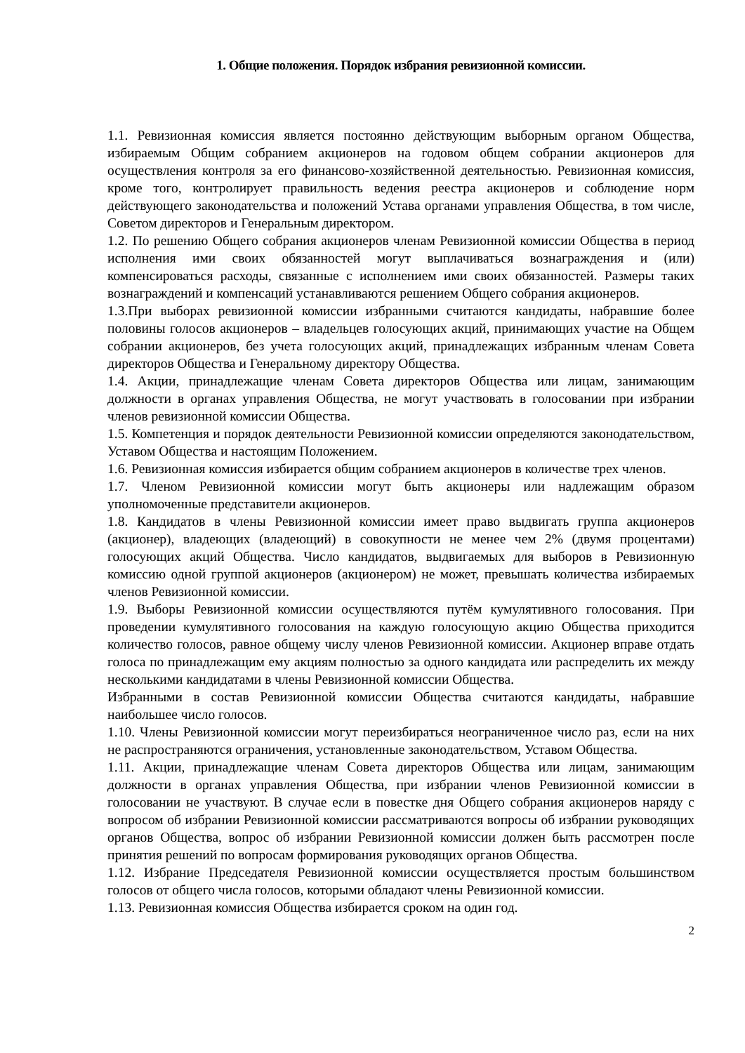1. Общие положения. Порядок избрания ревизионной комиссии.
1.1. Ревизионная комиссия является постоянно действующим выборным органом Общества, избираемым Общим собранием акционеров на годовом общем собрании акционеров для осуществления контроля за его финансово-хозяйственной деятельностью. Ревизионная комиссия, кроме того, контролирует правильность ведения реестра акционеров и соблюдение норм действующего законодательства и положений Устава органами управления Общества, в том числе, Советом директоров и Генеральным директором.
1.2. По решению Общего собрания акционеров членам Ревизионной комиссии Общества в период исполнения ими своих обязанностей могут выплачиваться вознаграждения и (или) компенсироваться расходы, связанные с исполнением ими своих обязанностей. Размеры таких вознаграждений и компенсаций устанавливаются решением Общего собрания акционеров.
1.3.При выборах ревизионной комиссии избранными считаются кандидаты, набравшие более половины голосов акционеров – владельцев голосующих акций, принимающих участие на Общем собрании акционеров, без учета голосующих акций, принадлежащих избранным членам Совета директоров Общества и Генеральному директору Общества.
1.4. Акции, принадлежащие членам Совета директоров Общества или лицам, занимающим должности в органах управления Общества, не могут участвовать в голосовании при избрании членов ревизионной комиссии Общества.
1.5. Компетенция и порядок деятельности Ревизионной комиссии определяются законодательством, Уставом Общества и настоящим Положением.
1.6. Ревизионная комиссия избирается общим собранием акционеров в количестве трех членов.
1.7. Членом Ревизионной комиссии могут быть акционеры или надлежащим образом уполномоченные представители акционеров.
1.8. Кандидатов в члены Ревизионной комиссии имеет право выдвигать группа акционеров (акционер), владеющих (владеющий) в совокупности не менее чем 2% (двумя процентами) голосующих акций Общества. Число кандидатов, выдвигаемых для выборов в Ревизионную комиссию одной группой акционеров (акционером) не может, превышать количества избираемых членов Ревизионной комиссии.
1.9. Выборы Ревизионной комиссии осуществляются путём кумулятивного голосования. При проведении кумулятивного голосования на каждую голосующую акцию Общества приходится количество голосов, равное общему числу членов Ревизионной комиссии. Акционер вправе отдать голоса по принадлежащим ему акциям полностью за одного кандидата или распределить их между несколькими кандидатами в члены Ревизионной комиссии Общества.
Избранными в состав Ревизионной комиссии Общества считаются кандидаты, набравшие наибольшее число голосов.
1.10. Члены Ревизионной комиссии могут переизбираться неограниченное число раз, если на них не распространяются ограничения, установленные законодательством, Уставом Общества.
1.11. Акции, принадлежащие членам Совета директоров Общества или лицам, занимающим должности в органах управления Общества, при избрании членов Ревизионной комиссии в голосовании не участвуют. В случае если в повестке дня Общего собрания акционеров наряду с вопросом об избрании Ревизионной комиссии рассматриваются вопросы об избрании руководящих органов Общества, вопрос об избрании Ревизионной комиссии должен быть рассмотрен после принятия решений по вопросам формирования руководящих органов Общества.
1.12. Избрание Председателя Ревизионной комиссии осуществляется простым большинством голосов от общего числа голосов, которыми обладают члены Ревизионной комиссии.
1.13. Ревизионная комиссия Общества избирается сроком на один год.
2